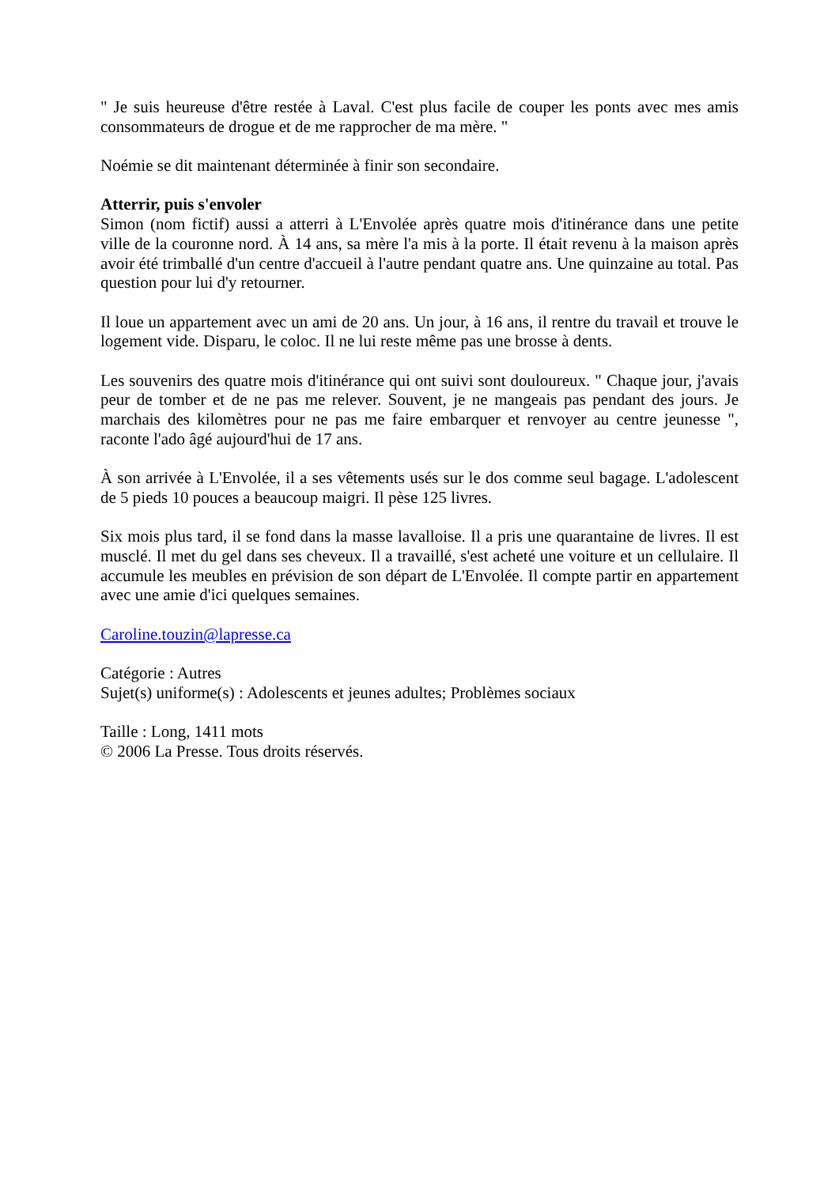" Je suis heureuse d'être restée à Laval. C'est plus facile de couper les ponts avec mes amis consommateurs de drogue et de me rapprocher de ma mère. "
Noémie se dit maintenant déterminée à finir son secondaire.
Atterrir, puis s'envoler
Simon (nom fictif) aussi a atterri à L'Envolée après quatre mois d'itinérance dans une petite ville de la couronne nord. À 14 ans, sa mère l'a mis à la porte. Il était revenu à la maison après avoir été trimballé d'un centre d'accueil à l'autre pendant quatre ans. Une quinzaine au total. Pas question pour lui d'y retourner.
Il loue un appartement avec un ami de 20 ans. Un jour, à 16 ans, il rentre du travail et trouve le logement vide. Disparu, le coloc. Il ne lui reste même pas une brosse à dents.
Les souvenirs des quatre mois d'itinérance qui ont suivi sont douloureux. " Chaque jour, j'avais peur de tomber et de ne pas me relever. Souvent, je ne mangeais pas pendant des jours. Je marchais des kilomètres pour ne pas me faire embarquer et renvoyer au centre jeunesse ", raconte l'ado âgé aujourd'hui de 17 ans.
À son arrivée à L'Envolée, il a ses vêtements usés sur le dos comme seul bagage. L'adolescent de 5 pieds 10 pouces a beaucoup maigri. Il pèse 125 livres.
Six mois plus tard, il se fond dans la masse lavalloise. Il a pris une quarantaine de livres. Il est musclé. Il met du gel dans ses cheveux. Il a travaillé, s'est acheté une voiture et un cellulaire. Il accumule les meubles en prévision de son départ de L'Envolée. Il compte partir en appartement avec une amie d'ici quelques semaines.
Caroline.touzin@lapresse.ca
Catégorie : Autres
Sujet(s) uniforme(s) : Adolescents et jeunes adultes; Problèmes sociaux
Taille : Long, 1411 mots
© 2006 La Presse. Tous droits réservés.